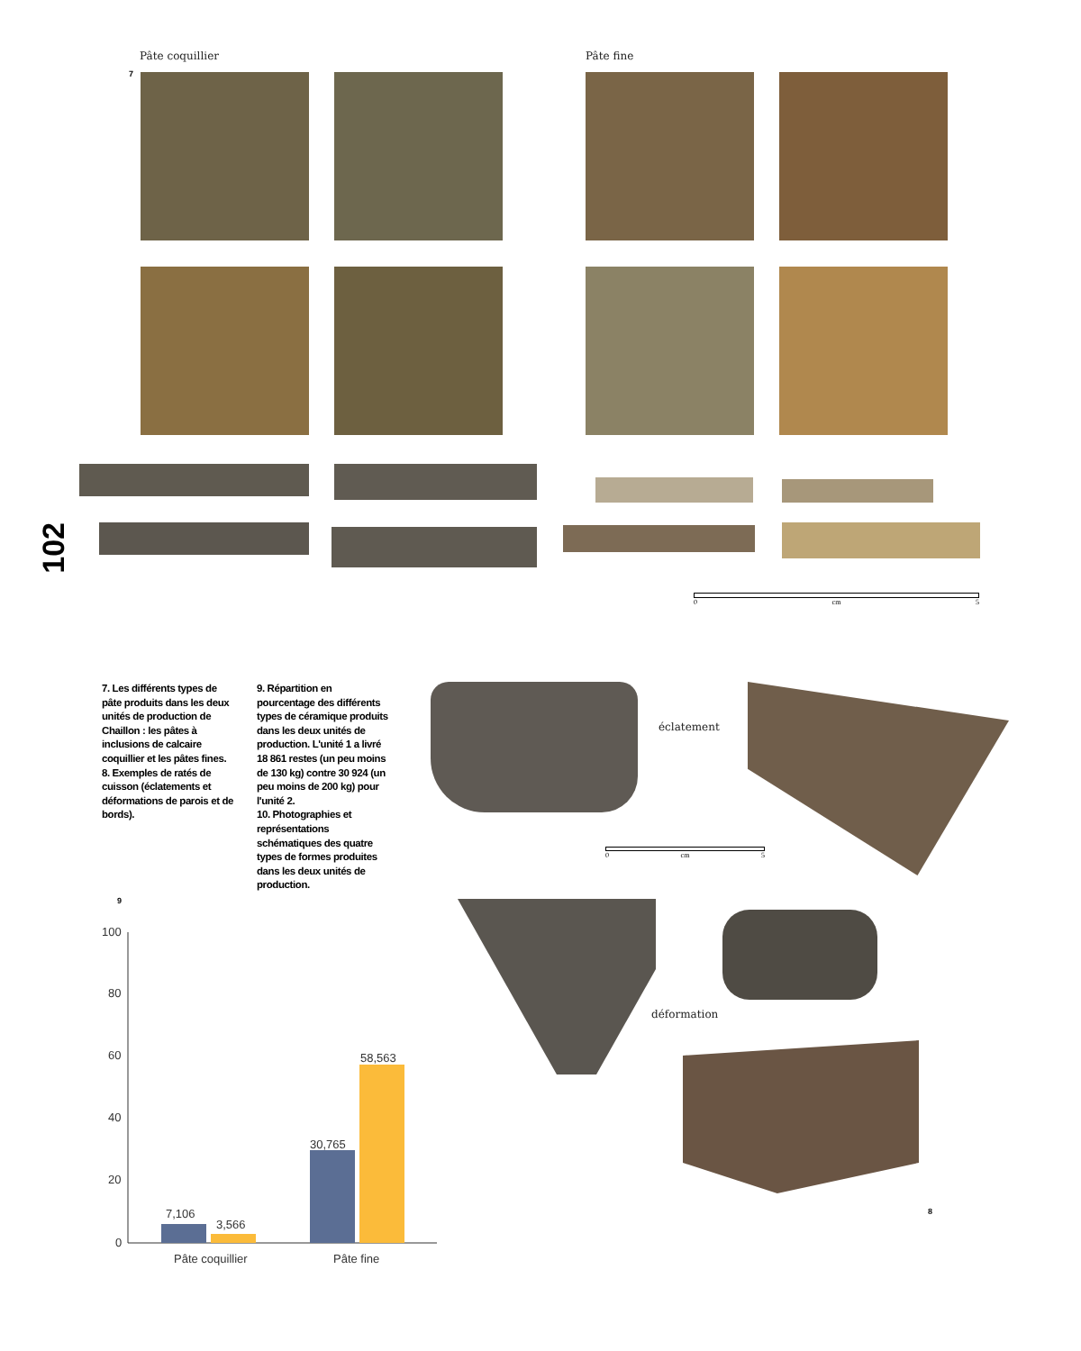102
Pâte coquillier Pâte fine
7
0 cm 5
7. Les différents types de pâte produits dans les deux unités de production de Chaillon : les pâtes à inclusions de calcaire coquillier et les pâtes fines.
8. Exemples de ratés de cuisson (éclatements et déformations de parois et de bords).
9. Répartition en pourcentage des différents types de céramique produits dans les deux unités de production. L'unité 1 a livré 18 861 restes (un peu moins de 130 kg) contre 30 924 (un peu moins de 200 kg) pour l'unité 2.
10. Photographies et représentations schématiques des quatre types de formes produites dans les deux unités de production.
éclatement
0 cm 5
déformation
8
9
100
80
60
40
20
0
7,106
3,566
30,765
58,563
Pâte coquillier Pâte fine